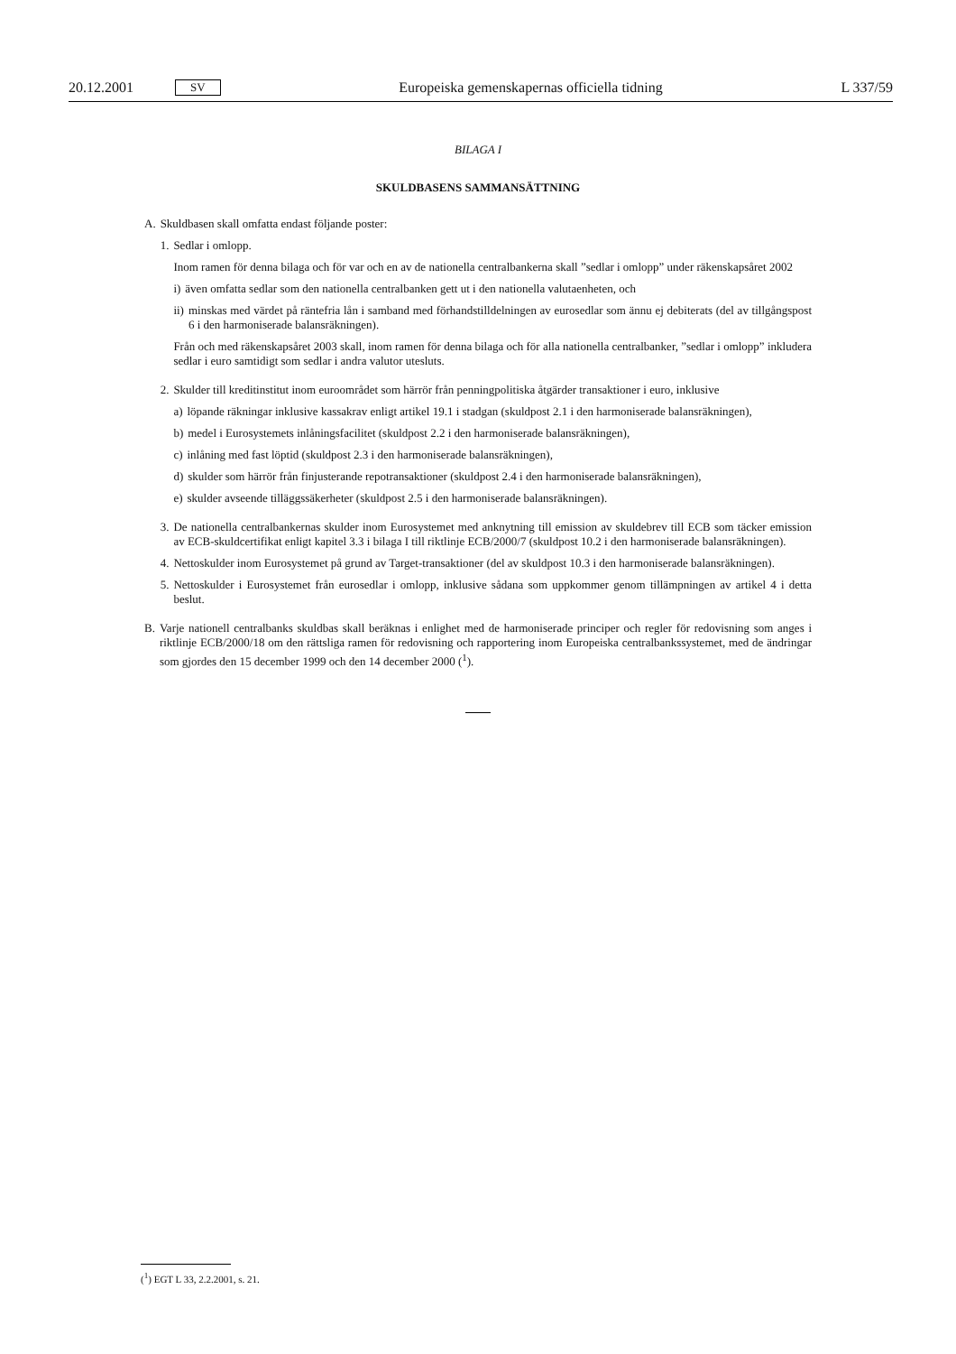20.12.2001 SV Europeiska gemenskapernas officiella tidning L 337/59
BILAGA I
SKULDBASENS SAMMANSÄTTNING
A. Skuldbasen skall omfatta endast följande poster:
1. Sedlar i omlopp.
Inom ramen för denna bilaga och för var och en av de nationella centralbankerna skall ”sedlar i omlopp” under räkenskapsåret 2002
i) även omfatta sedlar som den nationella centralbanken gett ut i den nationella valutaenheten, och
ii) minskas med värdet på räntefria lån i samband med förhandstilldelningen av eurosedlar som ännu ej debiterats (del av tillgångspost 6 i den harmoniserade balansräkningen).
Från och med räkenskapsåret 2003 skall, inom ramen för denna bilaga och för alla nationella centralbanker, ”sedlar i omlopp” inkludera sedlar i euro samtidigt som sedlar i andra valutor utesluts.
2. Skulder till kreditinstitut inom euroområdet som härrör från penningpolitiska åtgärder transaktioner i euro, inklusive
a) löpande räkningar inklusive kassakrav enligt artikel 19.1 i stadgan (skuldpost 2.1 i den harmoniserade balansräkningen),
b) medel i Eurosystemets inlåningsfacilitet (skuldpost 2.2 i den harmoniserade balansräkningen),
c) inlåning med fast löptid (skuldpost 2.3 i den harmoniserade balansräkningen),
d) skulder som härrör från finjusterande repotransaktioner (skuldpost 2.4 i den harmoniserade balansräkningen),
e) skulder avseende tilläggssäkerheter (skuldpost 2.5 i den harmoniserade balansräkningen).
3. De nationella centralbankernas skulder inom Eurosystemet med anknytning till emission av skuldebrev till ECB som täcker emission av ECB-skuldcertifikat enligt kapitel 3.3 i bilaga I till riktlinje ECB/2000/7 (skuldpost 10.2 i den harmoniserade balansräkningen).
4. Nettoskulder inom Eurosystemet på grund av Target-transaktioner (del av skuldpost 10.3 i den harmoniserade balansräkningen).
5. Nettoskulder i Eurosystemet från eurosedlar i omlopp, inklusive sådana som uppkommer genom tillämpningen av artikel 4 i detta beslut.
B. Varje nationell centralbanks skuldbas skall beräknas i enlighet med de harmoniserade principer och regler för redovisning som anges i riktlinje ECB/2000/18 om den rättsliga ramen för redovisning och rapportering inom Europeiska centralbankssystemet, med de ändringar som gjordes den 15 december 1999 och den 14 december 2000 (<sup>1</sup>).
(<sup>1</sup>) EGT L 33, 2.2.2001, s. 21.